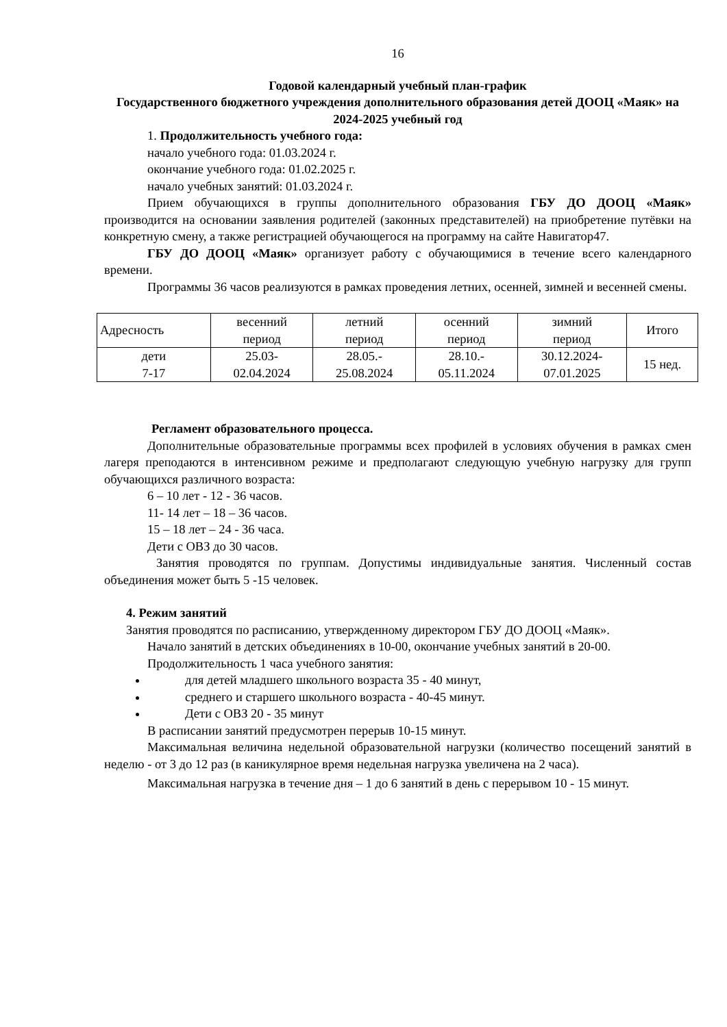16
Годовой календарный учебный план-график
Государственного бюджетного учреждения дополнительного образования детей ДООЦ «Маяк» на 2024-2025 учебный год
1. Продолжительность учебного года:
начало учебного года: 01.03.2024 г.
окончание учебного года: 01.02.2025 г.
начало учебных занятий: 01.03.2024 г.
Прием обучающихся в группы дополнительного образования ГБУ ДО ДООЦ «Маяк» производится на основании заявления родителей (законных представителей) на приобретение путёвки на конкретную смену, а также регистрацией обучающегося на программу на сайте Навигатор47.
ГБУ ДО ДООЦ «Маяк» организует работу с обучающимися в течение всего календарного времени.
Программы 36 часов реализуются в рамках проведения летних, осенней, зимней и весенней смены.
| Адресность | весенний период | летний период | осенний период | зимний период | Итого |
| дети 7-17 | 25.03- 02.04.2024 | 28.05.- 25.08.2024 | 28.10.- 05.11.2024 | 30.12.2024- 07.01.2025 | 15 нед. |
Регламент образовательного процесса.
Дополнительные образовательные программы всех профилей в условиях обучения в рамках смен лагеря преподаются в интенсивном режиме и предполагают следующую учебную нагрузку для групп обучающихся различного возраста:
6 – 10 лет - 12 - 36 часов.
11- 14 лет – 18 – 36 часов.
15 – 18 лет – 24 - 36 часа.
Дети с ОВЗ до 30 часов.
Занятия проводятся по группам. Допустимы индивидуальные занятия. Численный состав объединения может быть 5 -15 человек.
4. Режим занятий
Занятия проводятся по расписанию, утвержденному директором ГБУ ДО ДООЦ «Маяк».
Начало занятий в детских объединениях в 10-00, окончание учебных занятий в 20-00.
Продолжительность 1 часа учебного занятия:
для детей младшего школьного возраста 35 - 40 минут,
среднего и старшего школьного возраста - 40-45 минут.
Дети с ОВЗ 20 - 35 минут
В расписании занятий предусмотрен перерыв 10-15 минут.
Максимальная величина недельной образовательной нагрузки (количество посещений занятий в неделю - от 3 до 12 раз (в каникулярное время недельная нагрузка увеличена на 2 часа).
Максимальная нагрузка в течение дня – 1 до 6 занятий в день с перерывом 10 - 15 минут.